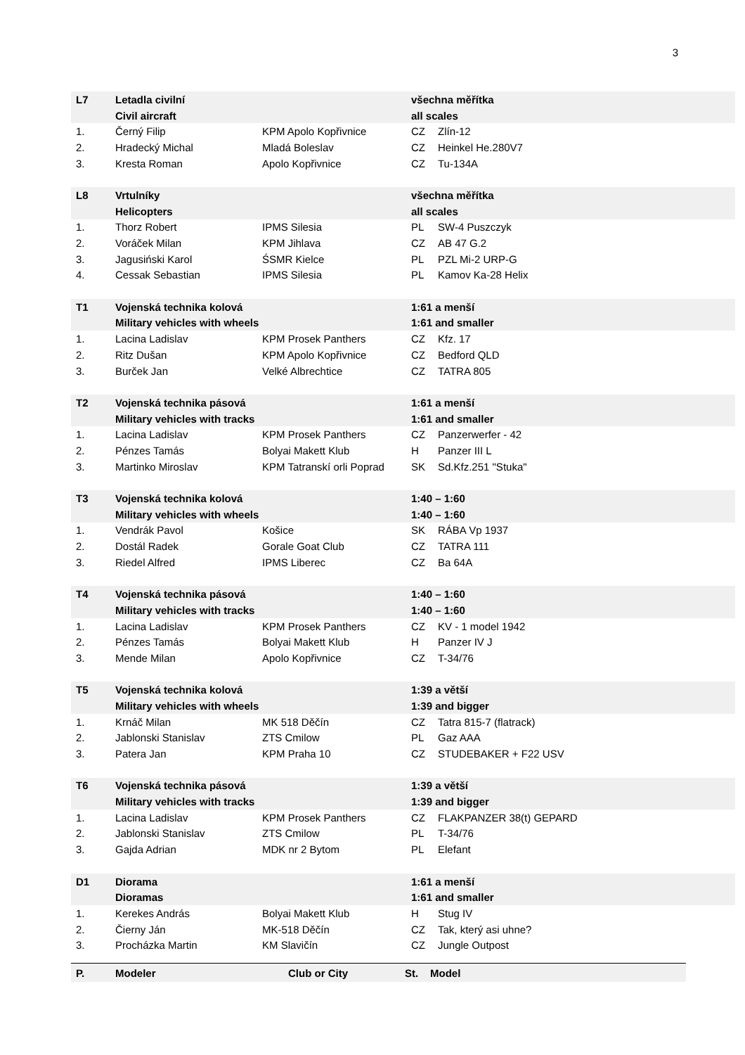3
| L7 | Letadla civilní | | všechna měřítka | |
| | Civil aircraft | | all scales | |
| 1. | Černý Filip | KPM Apolo Kopřivnice | CZ | Zlín-12 |
| 2. | Hradecký Michal | Mladá Boleslav | CZ | Heinkel He.280V7 |
| 3. | Kresta Roman | Apolo Kopřivnice | CZ | Tu-134A |
| L8 | Vrtulníky | | všechna měřítka | |
| | Helicopters | | all scales | |
| 1. | Thorz Robert | IPMS Silesia | PL | SW-4 Puszczyk |
| 2. | Voráček Milan | KPM Jihlava | CZ | AB 47 G.2 |
| 3. | Jagusiński Karol | ŚSMR Kielce | PL | PZL Mi-2 URP-G |
| 4. | Cessak Sebastian | IPMS Silesia | PL | Kamov Ka-28 Helix |
| T1 | Vojenská technika kolová | | 1:61 a menší | |
| | Military vehicles with wheels | | 1:61 and smaller | |
| 1. | Lacina Ladislav | KPM Prosek Panthers | CZ | Kfz. 17 |
| 2. | Ritz Dušan | KPM Apolo Kopřivnice | CZ | Bedford QLD |
| 3. | Burček Jan | Velké Albrechtice | CZ | TATRA 805 |
| T2 | Vojenská technika pásová | | 1:61 a menší | |
| | Military vehicles with tracks | | 1:61 and smaller | |
| 1. | Lacina Ladislav | KPM Prosek Panthers | CZ | Panzerwerfer - 42 |
| 2. | Pénzes Tamás | Bolyai Makett Klub | H | Panzer III L |
| 3. | Martinko Miroslav | KPM Tatranskí orli Poprad | SK | Sd.Kfz.251 "Stuka" |
| T3 | Vojenská technika kolová | | 1:40 – 1:60 | |
| | Military vehicles with wheels | | 1:40 – 1:60 | |
| 1. | Vendrák Pavol | Košice | SK | RÁBA Vp 1937 |
| 2. | Dostál Radek | Gorale Goat Club | CZ | TATRA 111 |
| 3. | Riedel Alfred | IPMS Liberec | CZ | Ba 64A |
| T4 | Vojenská technika pásová | | 1:40 – 1:60 | |
| | Military vehicles with tracks | | 1:40 – 1:60 | |
| 1. | Lacina Ladislav | KPM Prosek Panthers | CZ | KV - 1 model 1942 |
| 2. | Pénzes Tamás | Bolyai Makett Klub | H | Panzer IV J |
| 3. | Mende Milan | Apolo Kopřivnice | CZ | T-34/76 |
| T5 | Vojenská technika kolová | | 1:39 a větší | |
| | Military vehicles with wheels | | 1:39 and bigger | |
| 1. | Krnáč Milan | MK 518 Děčín | CZ | Tatra 815-7 (flatrack) |
| 2. | Jablonski Stanislav | ZTS Cmilow | PL | Gaz AAA |
| 3. | Patera Jan | KPM Praha 10 | CZ | STUDEBAKER + F22 USV |
| T6 | Vojenská technika pásová | | 1:39 a větší | |
| | Military vehicles with tracks | | 1:39 and bigger | |
| 1. | Lacina Ladislav | KPM Prosek Panthers | CZ | FLAKPANZER 38(t) GEPARD |
| 2. | Jablonski Stanislav | ZTS Cmilow | PL | T-34/76 |
| 3. | Gajda Adrian | MDK nr 2 Bytom | PL | Elefant |
| D1 | Diorama | | 1:61 a menší | |
| | Dioramas | | 1:61 and smaller | |
| 1. | Kerekes András | Bolyai Makett Klub | H | Stug IV |
| 2. | Čierny Ján | MK-518 Děčín | CZ | Tak, který asi uhne? |
| 3. | Procházka Martin | KM Slavičín | CZ | Jungle Outpost |
| P. | Modeler | Club or City | St. | Model |